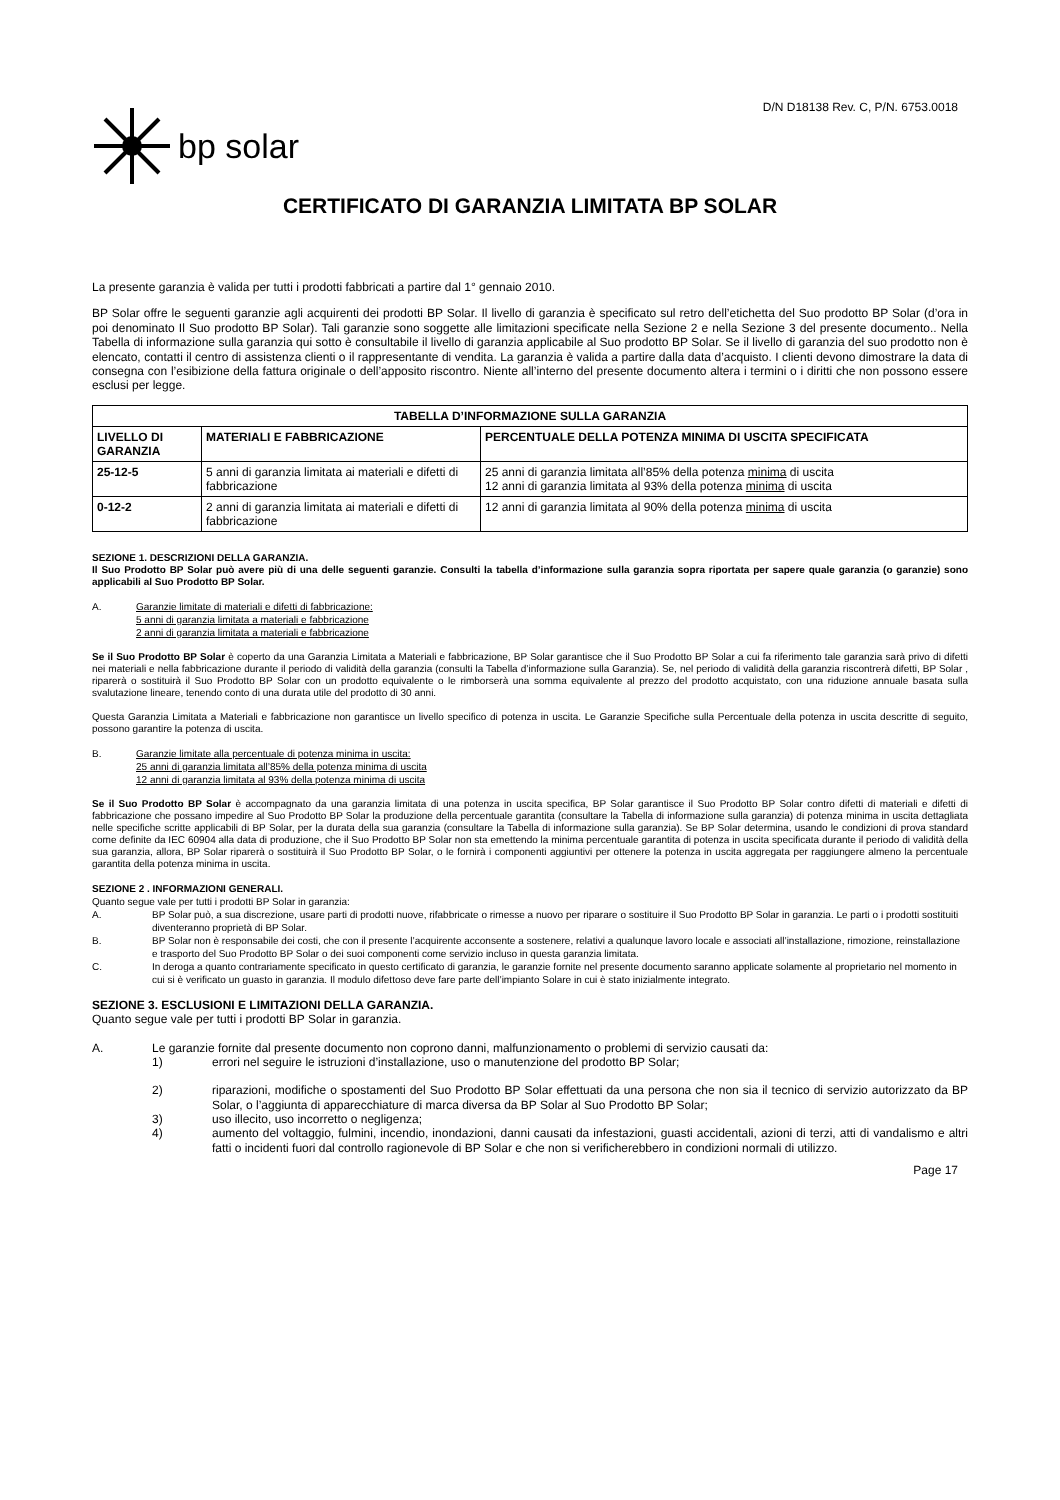D/N D18138 Rev. C, P/N. 6753.0018
bp solar
CERTIFICATO DI GARANZIA LIMITATA BP SOLAR
La presente garanzia è valida per tutti i prodotti fabbricati a partire dal 1° gennaio 2010.
BP Solar offre le seguenti garanzie agli acquirenti dei prodotti BP Solar. Il livello di garanzia è specificato sul retro dell’etichetta del Suo prodotto BP Solar (d’ora in poi denominato Il Suo prodotto BP Solar). Tali garanzie sono soggette alle limitazioni specificate nella Sezione 2 e nella Sezione 3 del presente documento.. Nella Tabella di informazione sulla garanzia qui sotto è consultabile il livello di garanzia applicabile al Suo prodotto BP Solar. Se il livello di garanzia del suo prodotto non è elencato, contatti il centro di assistenza clienti o il rappresentante di vendita. La garanzia è valida a partire dalla data d’acquisto. I clienti devono dimostrare la data di consegna con l’esibizione della fattura originale o dell’apposito riscontro. Niente all’interno del presente documento altera i termini o i diritti che non possono essere esclusi per legge.
| TABELLA D’INFORMAZIONE SULLA GARANZIA | | |
| --- | --- | --- |
| LIVELLO DI GARANZIA | MATERIALI E FABBRICAZIONE | PERCENTUALE DELLA POTENZA MINIMA DI USCITA SPECIFICATA |
| 25-12-5 | 5 anni di garanzia limitata ai materiali e difetti di fabbricazione | 25 anni di garanzia limitata all’85% della potenza minima di uscita 12 anni di garanzia limitata al 93% della potenza minima di uscita |
| 0-12-2 | 2 anni di garanzia limitata ai materiali e difetti di fabbricazione | 12 anni di garanzia limitata al 90% della potenza minima di uscita |
SEZIONE 1. DESCRIZIONI DELLA GARANZIA.
Il Suo Prodotto BP Solar può avere più di una delle seguenti garanzie. Consulti la tabella d’informazione sulla garanzia sopra riportata per sapere quale garanzia (o garanzie) sono applicabili al Suo Prodotto BP Solar.
A. Garanzie limitate di materiali e difetti di fabbricazione:
5 anni di garanzia limitata a materiali e fabbricazione
2 anni di garanzia limitata a materiali e fabbricazione
Se il Suo Prodotto BP Solar è coperto da una Garanzia Limitata a Materiali e fabbricazione, BP Solar garantisce che il Suo Prodotto BP Solar a cui fa riferimento tale garanzia sarà privo di difetti nei materiali e nella fabbricazione durante il periodo di validità della garanzia (consulti la Tabella d’informazione sulla Garanzia). Se, nel periodo di validità della garanzia riscontrerà difetti, BP Solar , riparerà o sostituirà il Suo Prodotto BP Solar con un prodotto equivalente o le rimborserà una somma equivalente al prezzo del prodotto acquistato, con una riduzione annuale basata sulla svalutazione lineare, tenendo conto di una durata utile del prodotto di 30 anni.
Questa Garanzia Limitata a Materiali e fabbricazione non garantisce un livello specifico di potenza in uscita. Le Garanzie Specifiche sulla Percentuale della potenza in uscita descritte di seguito, possono garantire la potenza di uscita.
B. Garanzie limitate alla percentuale di potenza minima in uscita:
25 anni di garanzia limitata all’85% della potenza minima di uscita
12 anni di garanzia limitata al 93% della potenza minima di uscita
Se il Suo Prodotto BP Solar è accompagnato da una garanzia limitata di una potenza in uscita specifica, BP Solar garantisce il Suo Prodotto BP Solar contro difetti di materiali e difetti di fabbricazione che possano impedire al Suo Prodotto BP Solar la produzione della percentuale garantita (consultare la Tabella di informazione sulla garanzia) di potenza minima in uscita dettagliata nelle specifiche scritte applicabili di BP Solar, per la durata della sua garanzia (consultare la Tabella di informazione sulla garanzia). Se BP Solar determina, usando le condizioni di prova standard come definite da IEC 60904 alla data di produzione, che il Suo Prodotto BP Solar non sta emettendo la minima percentuale garantita di potenza in uscita specificata durante il periodo di validità della sua garanzia, allora, BP Solar riparerà o sostituirà il Suo Prodotto BP Solar, o le fornirà i componenti aggiuntivi per ottenere la potenza in uscita aggregata per raggiungere almeno la percentuale garantita della potenza minima in uscita.
SEZIONE 2 . INFORMAZIONI GENERALI.
Quanto segue vale per tutti i prodotti BP Solar in garanzia:
A. BP Solar può, a sua discrezione, usare parti di prodotti nuove, rifabbricate o rimesse a nuovo per riparare o sostituire il Suo Prodotto BP Solar in garanzia. Le parti o i prodotti sostituiti diventeranno proprietà di BP Solar.
B. BP Solar non è responsabile dei costi, che con il presente l’acquirente acconsente a sostenere, relativi a qualunque lavoro locale e associati all’installazione, rimozione, reinstallazione e trasporto del Suo Prodotto BP Solar o dei suoi componenti come servizio incluso in questa garanzia limitata.
C. In deroga a quanto contrariamente specificato in questo certificato di garanzia, le garanzie fornite nel presente documento saranno applicate solamente al proprietario nel momento in cui si è verificato un guasto in garanzia. Il modulo difettoso deve fare parte dell’impianto Solare in cui è stato inizialmente integrato.
SEZIONE 3. ESCLUSIONI E LIMITAZIONI DELLA GARANZIA.
Quanto segue vale per tutti i prodotti BP Solar in garanzia.
A. Le garanzie fornite dal presente documento non coprono danni, malfunzionamento o problemi di servizio causati da:
1) errori nel seguire le istruzioni d’installazione, uso o manutenzione del prodotto BP Solar;
2) riparazioni, modifiche o spostamenti del Suo Prodotto BP Solar effettuati da una persona che non sia il tecnico di servizio autorizzato da BP Solar, o l’aggiunta di apparecchiature di marca diversa da BP Solar al Suo Prodotto BP Solar;
3) uso illecito, uso incorretto o negligenza;
4) aumento del voltaggio, fulmini, incendio, inondazioni, danni causati da infestazioni, guasti accidentali, azioni di terzi, atti di vandalismo e altri fatti o incidenti fuori dal controllo ragionevole di BP Solar e che non si verificherebbero in condizioni normali di utilizzo.
Page 17